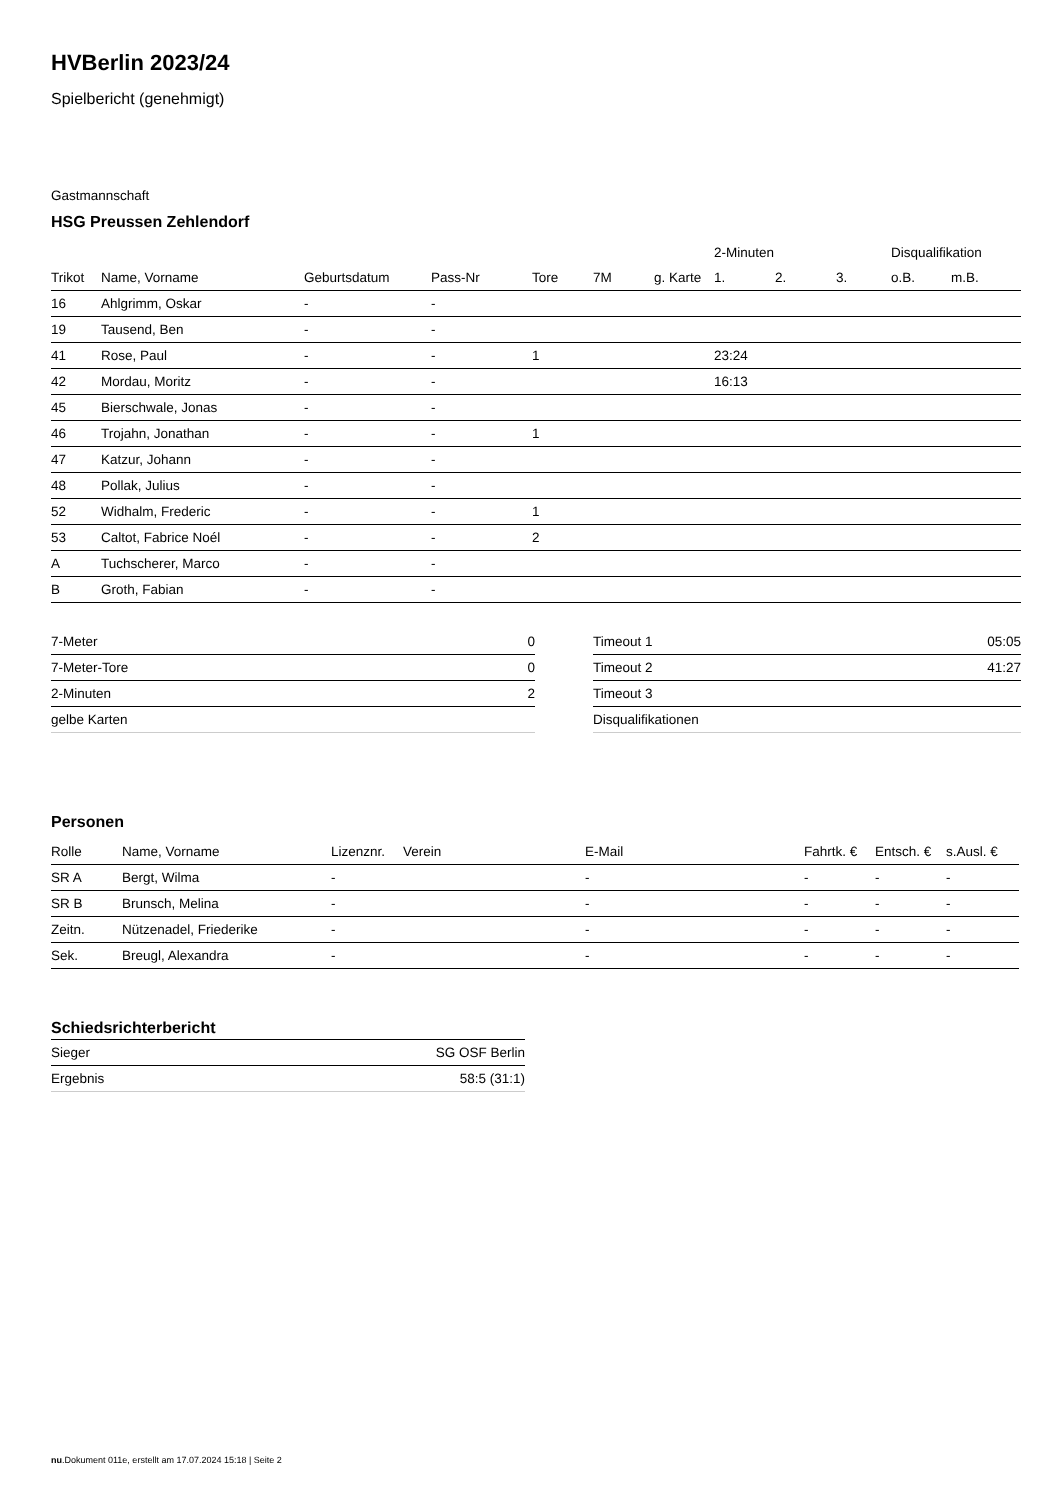HVBerlin 2023/24
Spielbericht (genehmigt)
Gastmannschaft
HSG Preussen Zehlendorf
| | | | | | | | 2-Minuten | | | Disqualifikation | |
| --- | --- | --- | --- | --- | --- | --- | --- | --- | --- | --- | --- |
| Trikot | Name, Vorname | Geburtsdatum | Pass-Nr | Tore | 7M | g. Karte | 1. | 2. | 3. | o.B. | m.B. |
| 16 | Ahlgrimm, Oskar | - | - | | | | | | | | |
| 19 | Tausend, Ben | - | - | | | | | | | | |
| 41 | Rose, Paul | - | - | 1 | | | 23:24 | | | | |
| 42 | Mordau, Moritz | - | - | | | | 16:13 | | | | |
| 45 | Bierschwale, Jonas | - | - | | | | | | | | |
| 46 | Trojahn, Jonathan | - | - | 1 | | | | | | | |
| 47 | Katzur, Johann | - | - | | | | | | | | |
| 48 | Pollak, Julius | - | - | | | | | | | | |
| 52 | Widhalm, Frederic | - | - | 1 | | | | | | | |
| 53 | Caltot, Fabrice Noél | - | - | 2 | | | | | | | |
| A | Tuchscherer, Marco | - | - | | | | | | | | |
| B | Groth, Fabian | - | - | | | | | | | | |
| 7-Meter | 0 |
| 7-Meter-Tore | 0 |
| 2-Minuten | 2 |
| gelbe Karten | |
| Timeout 1 | 05:05 |
| Timeout 2 | 41:27 |
| Timeout 3 | |
| Disqualifikationen | |
Personen
| Rolle | Name, Vorname | Lizenznr. | Verein | E-Mail | Fahrtk. € | Entsch. € | s.Ausl. € |
| --- | --- | --- | --- | --- | --- | --- | --- |
| SR A | Bergt, Wilma | - | | - | - | - | - |
| SR B | Brunsch, Melina | - | | - | - | - | - |
| Zeitn. | Nützenadel, Friederike | - | | - | - | - | - |
| Sek. | Breugl, Alexandra | - | | - | - | - | - |
Schiedsrichterbericht
| Sieger | SG OSF Berlin |
| Ergebnis | 58:5 (31:1) |
nu.Dokument 011e, erstellt am 17.07.2024 15:18 | Seite 2